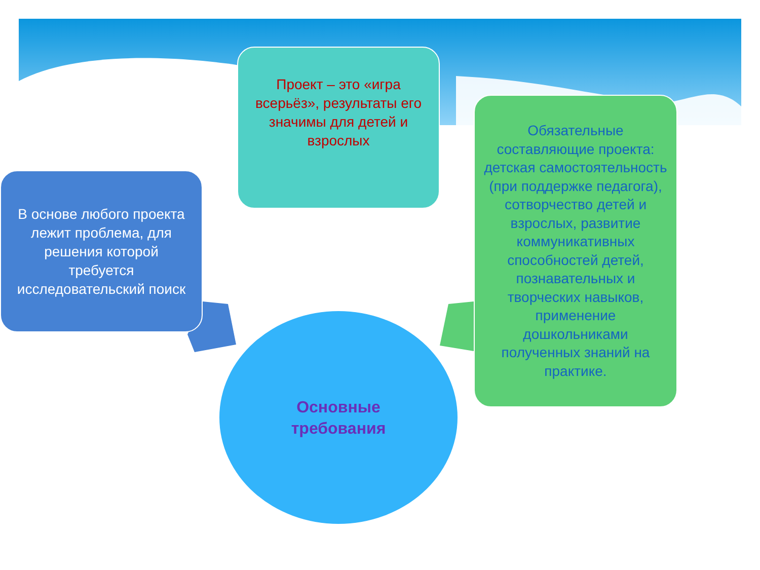В основе любого проекта лежит проблема, для решения которой требуется исследовательский поиск
Проект – это «игра всерьёз», результаты его значимы для детей и взрослых
Обязательные составляющие проекта: детская самостоятельность (при поддержке педагога), сотворчество детей и взрослых, развитие коммуникативных способностей детей, познавательных и творческих навыков, применение дошкольниками полученных знаний на практике.
Основные
требования